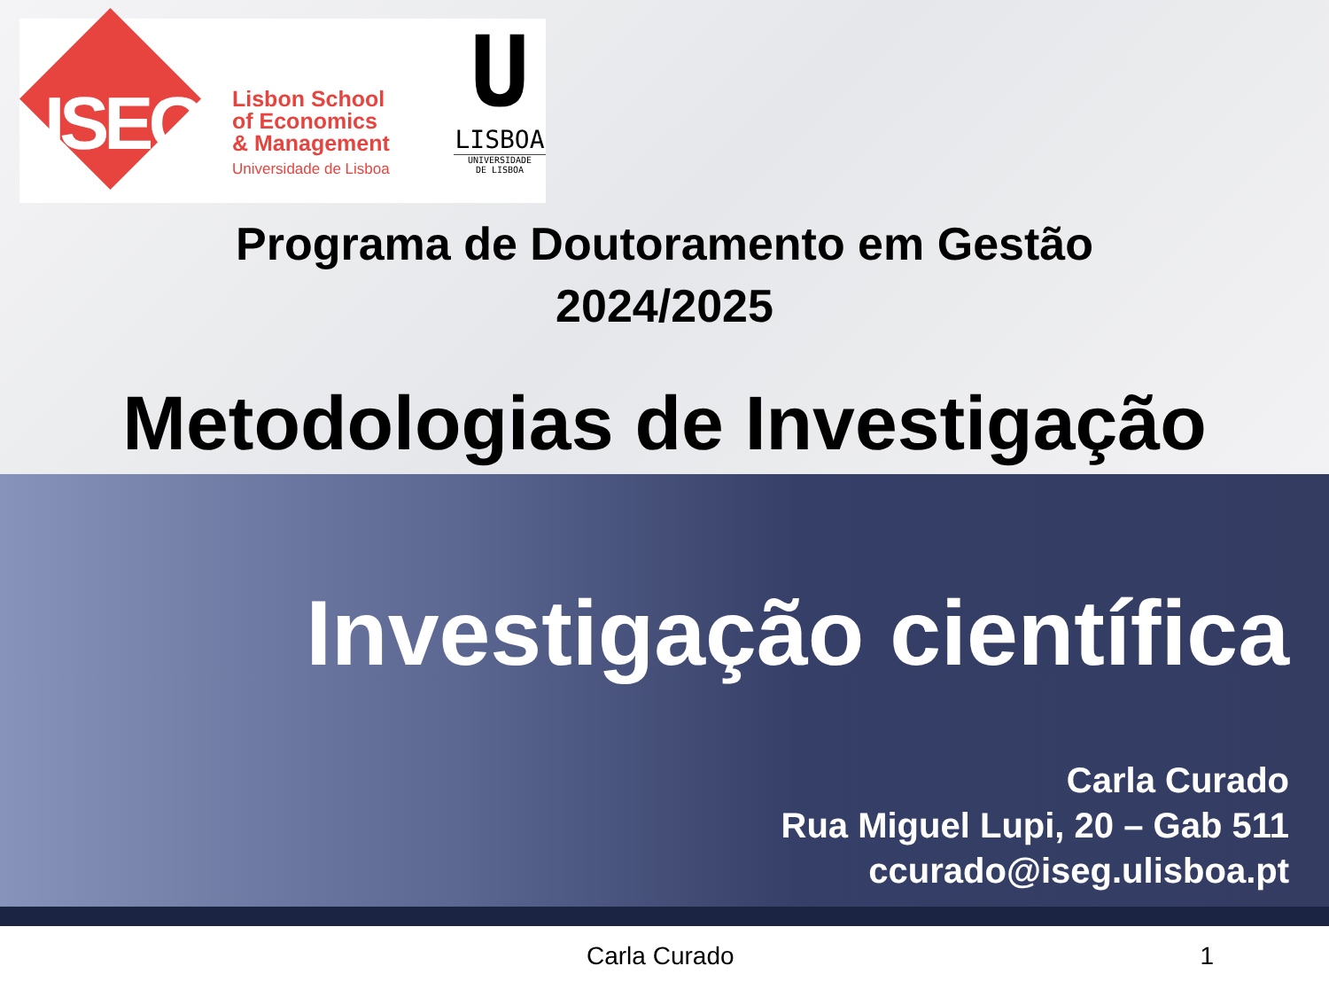ISEG
Lisbon School
of Economics
& Management
Universidade de Lisboa
U
LISBOA
UNIVERSIDADE
DE LISBOA
Programa de Doutoramento em Gestão
2024/2025
Metodologias de Investigação
Investigação científica
Carla Curado
Rua Miguel Lupi, 20 – Gab 511
ccurado@iseg.ulisboa.pt
Carla Curado 1